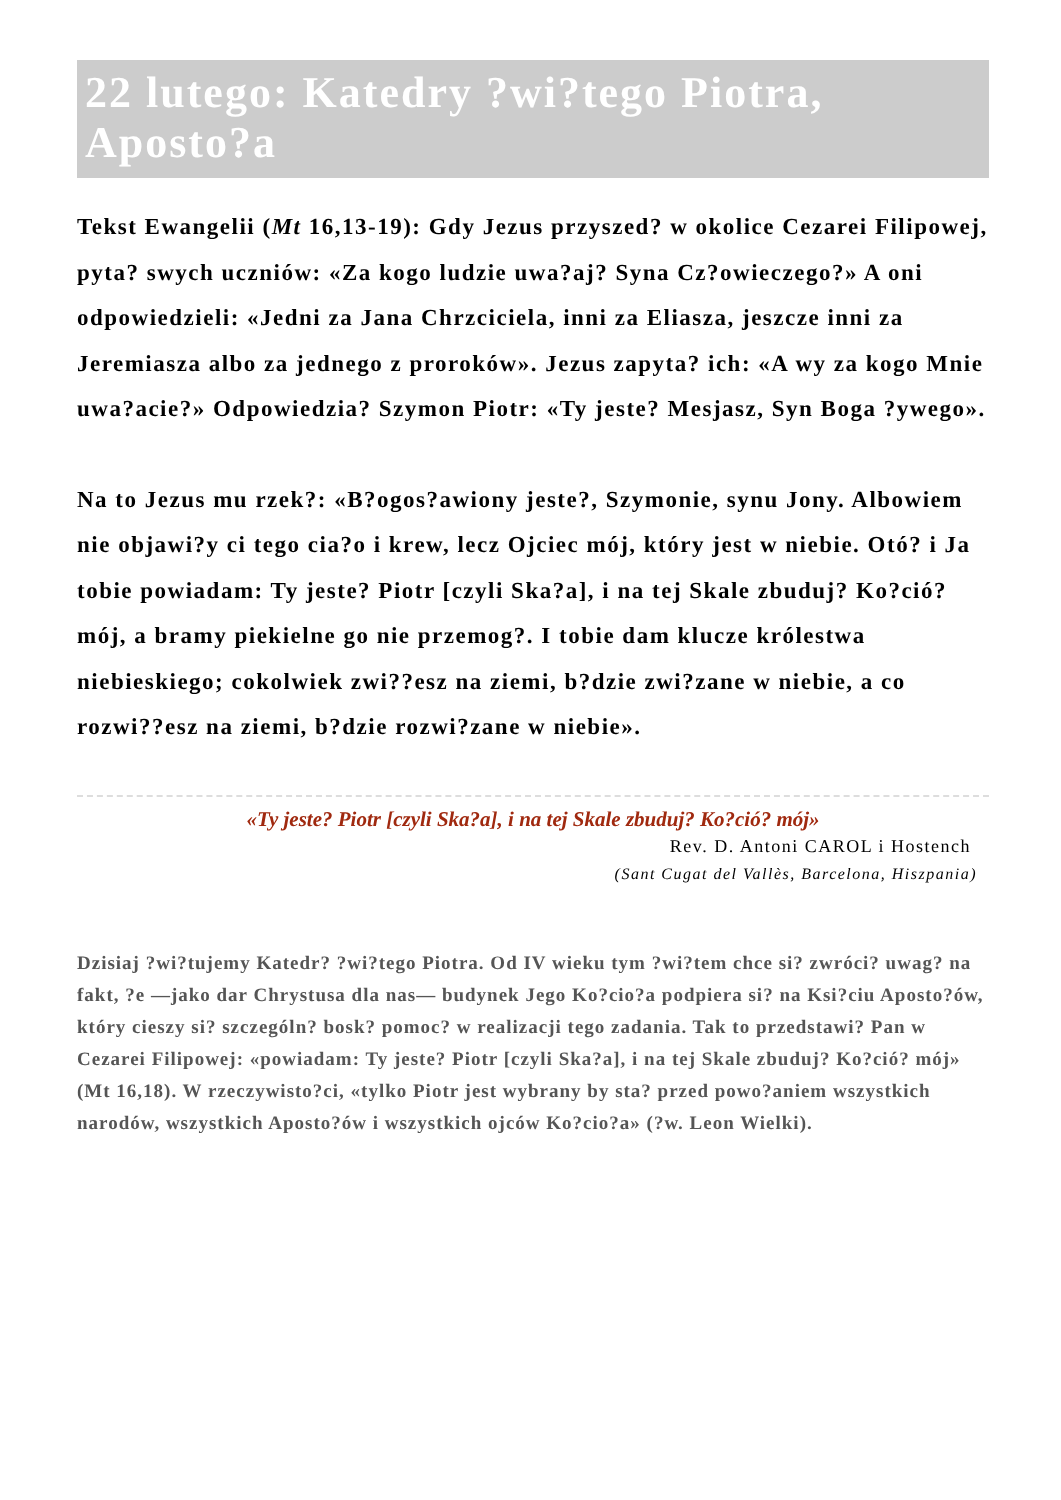22 lutego: Katedry ?wi?tego Piotra, Aposto?a
Tekst Ewangelii (Mt 16,13-19): Gdy Jezus przyszed? w okolice Cezarei Filipowej, pyta? swych uczniów: «Za kogo ludzie uwa?aj? Syna Cz?owieczego?» A oni odpowiedzieli: «Jedni za Jana Chrzciciela, inni za Eliasza, jeszcze inni za Jeremiasza albo za jednego z proroków». Jezus zapyta? ich: «A wy za kogo Mnie uwa?acie?» Odpowiedzia? Szymon Piotr: «Ty jeste? Mesjasz, Syn Boga ?ywego».
Na to Jezus mu rzek?: «B?ogos?awiony jeste?, Szymonie, synu Jony. Albowiem nie objawi?y ci tego cia?o i krew, lecz Ojciec mój, który jest w niebie. Otó? i Ja tobie powiadam: Ty jeste? Piotr [czyli Ska?a], i na tej Skale zbuduj? Ko?ció? mój, a bramy piekielne go nie przemog?. I tobie dam klucze królestwa niebieskiego; cokolwiek zwi??esz na ziemi, b?dzie zwi?zane w niebie, a co rozwi??esz na ziemi, b?dzie rozwi?zane w niebie».
«Ty jeste? Piotr [czyli Ska?a], i na tej Skale zbuduj? Ko?ció? mój»
Rev. D. Antoni CAROL i Hostench
(Sant Cugat del Vallès, Barcelona, Hiszpania)
Dzisiaj ?wi?tujemy Katedr? ?wi?tego Piotra. Od IV wieku tym ?wi?tem chce si? zwróci? uwag? na fakt, ?e —jako dar Chrystusa dla nas— budynek Jego Ko?cio?a podpiera si? na Ksi?ciu Aposto?ów, który cieszy si? szczególn? bosk? pomoc? w realizacji tego zadania. Tak to przedstawi? Pan w Cezarei Filipowej: «powiadam: Ty jeste? Piotr [czyli Ska?a], i na tej Skale zbuduj? Ko?ció? mój» (Mt 16,18). W rzeczywisto?ci, «tylko Piotr jest wybrany by sta? przed powo?aniem wszystkich narodów, wszystkich Aposto?ów i wszystkich ojców Ko?cio?a» (?w. Leon Wielki).